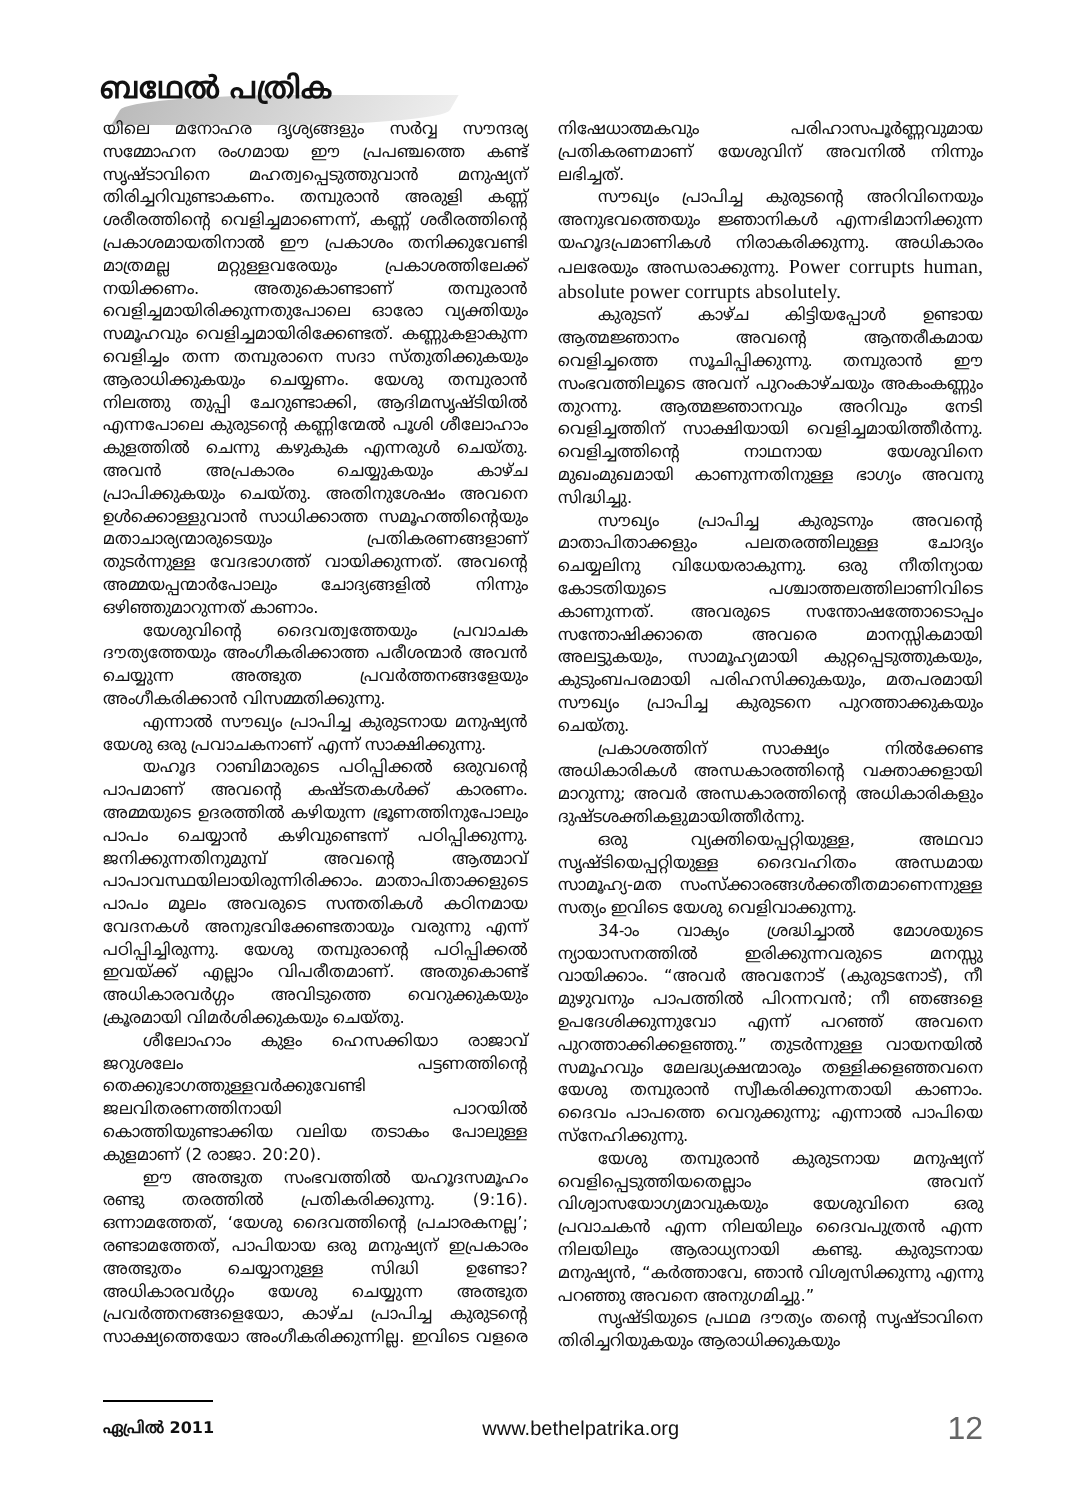ബഥേൽ പത്രിക
യിലെ മനോഹര ദൃശ്യങ്ങളും സർവ്വ സൗന്ദര്യ സമ്മോഹന രംഗമായ ഈ പ്രപഞ്ചത്തെ കണ്ട് സൃഷ്ടാവിനെ മഹത്വപ്പെടുത്തുവാൻ മനുഷ്യന് തിരിച്ചറിവുണ്ടാകണം. തമ്പുരാൻ അരുളി കണ്ണ് ശരീരത്തിന്റെ വെളിച്ചമാണെന്ന്, കണ്ണ് ശരീരത്തിന്റെ പ്രകാശമായതിനാൽ ഈ പ്രകാശം തനിക്കുവേണ്ടി മാത്രമല്ല മറ്റുള്ളവരേയും പ്രകാശത്തിലേക്ക് നയിക്കണം. അതുകൊണ്ടാണ് തമ്പുരാൻ വെളിച്ചമായിരിക്കുന്നതുപോലെ ഓരോ വ്യക്തിയും സമൂഹവും വെളിച്ചമായിരിക്കേണ്ടത്. കണ്ണുകളാകുന്ന വെളിച്ചം തന്ന തമ്പുരാനെ സദാ സ്തുതിക്കുകയും ആരാധിക്കുകയും ചെയ്യണം. യേശു തമ്പുരാൻ നിലത്തു തുപ്പി ചേറുണ്ടാക്കി, ആദിമസൃഷ്ടിയിൽ എന്നപോലെ കുരുടന്റെ കണ്ണിന്മേൽ പൂശി ശീലോഹാം കുളത്തിൽ ചെന്നു കഴുകുക എന്നരുൾ ചെയ്തു. അവൻ അപ്രകാരം ചെയ്യുകയും കാഴ്ച പ്രാപിക്കുകയും ചെയ്തു. അതിനുശേഷം അവനെ ഉൾക്കൊള്ളുവാൻ സാധിക്കാത്ത സമൂഹത്തിന്റെയും മതാചാര്യന്മാരുടെയും പ്രതികരണങ്ങളാണ് തുടർന്നുള്ള വേദഭാഗത്ത് വായിക്കുന്നത്. അവന്റെ അമ്മയപ്പന്മാർപോലും ചോദ്യങ്ങളിൽ നിന്നും ഒഴിഞ്ഞുമാറുന്നത് കാണാം.
യേശുവിന്റെ ദൈവത്വത്തേയും പ്രവാചക ദൗത്യത്തേയും അംഗീകരിക്കാത്ത പരീശന്മാർ അവൻ ചെയ്യുന്ന അത്ഭുത പ്രവർത്തനങ്ങളേയും അംഗീകരിക്കാൻ വിസമ്മതിക്കുന്നു.
എന്നാൽ സൗഖ്യം പ്രാപിച്ച കുരുടനായ മനുഷ്യൻ യേശു ഒരു പ്രവാചകനാണ് എന്ന് സാക്ഷിക്കുന്നു.
യഹൂദ റാബിമാരുടെ പഠിപ്പിക്കൽ ഒരുവന്റെ പാപമാണ് അവന്റെ കഷ്ടതകൾക്ക് കാരണം. അമ്മയുടെ ഉദരത്തിൽ കഴിയുന്ന ഭ്രൂണത്തിനുപോലും പാപം ചെയ്യാൻ കഴിവുണ്ടെന്ന് പഠിപ്പിക്കുന്നു. ജനിക്കുന്നതിനുമുമ്പ് അവന്റെ ആത്മാവ് പാപാവസ്ഥയിലായിരുന്നിരിക്കാം. മാതാപിതാക്കളുടെ പാപം മൂലം അവരുടെ സന്തതികൾ കഠിനമായ വേദനകൾ അനുഭവിക്കേണ്ടതായും വരുന്നു എന്ന് പഠിപ്പിച്ചിരുന്നു. യേശു തമ്പുരാന്റെ പഠിപ്പിക്കൽ ഇവയ്ക്ക് എല്ലാം വിപരീതമാണ്. അതുകൊണ്ട് അധികാരവർഗ്ഗം അവിടുത്തെ വെറുക്കുകയും ക്രൂരമായി വിമർശിക്കുകയും ചെയ്തു.
ശീലോഹാം കുളം ഹെസക്കിയാ രാജാവ് ജറുശലേം പട്ടണത്തിന്റെ തെക്കുഭാഗത്തുള്ളവർക്കുവേണ്ടി ജലവിതരണത്തിനായി പാറയിൽ കൊത്തിയുണ്ടാക്കിയ വലിയ തടാകം പോലുള്ള കുളമാണ് (2 രാജാ. 20:20).
ഈ അത്ഭുത സംഭവത്തിൽ യഹൂദസമൂഹം രണ്ടു തരത്തിൽ പ്രതികരിക്കുന്നു. (9:16). ഒന്നാമത്തേത്, ‘യേശു ദൈവത്തിന്റെ പ്രചാരകനല്ല’; രണ്ടാമത്തേത്, പാപിയായ ഒരു മനുഷ്യന് ഇപ്രകാരം അത്ഭുതം ചെയ്യാനുള്ള സിദ്ധി ഉണ്ടോ? അധികാരവർഗ്ഗം യേശു ചെയ്യുന്ന അത്ഭുത പ്രവർത്തനങ്ങളെയോ, കാഴ്ച പ്രാപിച്ച കുരുടന്റെ സാക്ഷ്യത്തെയോ അംഗീകരിക്കുന്നില്ല. ഇവിടെ വളരെ നിഷേധാത്മകവും പരിഹാസപൂർണ്ണവുമായ പ്രതികരണമാണ് യേശുവിന് അവനിൽ നിന്നും ലഭിച്ചത്.
സൗഖ്യം പ്രാപിച്ച കുരുടന്റെ അറിവിനെയും അനുഭവത്തെയും ജ്ഞാനികൾ എന്നഭിമാനിക്കുന്ന യഹൂദപ്രമാണികൾ നിരാകരിക്കുന്നു. അധികാരം പലരേയും അന്ധരാക്കുന്നു. Power corrupts human, absolute power corrupts absolutely.
കുരുടന് കാഴ്ച കിട്ടിയപ്പോൾ ഉണ്ടായ ആത്മജ്ഞാനം അവന്റെ ആന്തരീകമായ വെളിച്ചത്തെ സൂചിപ്പിക്കുന്നു. തമ്പുരാൻ ഈ സംഭവത്തിലൂടെ അവന് പുറംകാഴ്ചയും അകംകണ്ണും തുറന്നു. ആത്മജ്ഞാനവും അറിവും നേടി വെളിച്ചത്തിന് സാക്ഷിയായി വെളിച്ചമായിത്തീർന്നു. വെളിച്ചത്തിന്റെ നാഥനായ യേശുവിനെ മുഖംമുഖമായി കാണുന്നതിനുള്ള ഭാഗ്യം അവനു സിദ്ധിച്ചു.
സൗഖ്യം പ്രാപിച്ച കുരുടനും അവന്റെ മാതാപിതാക്കളും പലതരത്തിലുള്ള ചോദ്യം ചെയ്യലിനു വിധേയരാകുന്നു. ഒരു നീതിന്യായ കോടതിയുടെ പശ്ചാത്തലത്തിലാണിവിടെ കാണുന്നത്. അവരുടെ സന്തോഷത്തോടൊപ്പം സന്തോഷിക്കാതെ അവരെ മാനസ്സികമായി അലട്ടുകയും, സാമൂഹ്യമായി കുറ്റപ്പെടുത്തുകയും, കുടുംബപരമായി പരിഹസിക്കുകയും, മതപരമായി സൗഖ്യം പ്രാപിച്ച കുരുടനെ പുറത്താക്കുകയും ചെയ്തു.
പ്രകാശത്തിന് സാക്ഷ്യം നിൽക്കേണ്ട അധികാരികൾ അന്ധകാരത്തിന്റെ വക്താക്കളായി മാറുന്നു; അവർ അന്ധകാരത്തിന്റെ അധികാരികളും ദുഷ്ടശക്തികളുമായിത്തീർന്നു.
ഒരു വ്യക്തിയെപ്പറ്റിയുള്ള, അഥവാ സൃഷ്ടിയെപ്പറ്റിയുള്ള ദൈവഹിതം അന്ധമായ സാമൂഹ്യ-മത സംസ്ക്കാരങ്ങൾക്കതീതമാണെന്നുള്ള സത്യം ഇവിടെ യേശു വെളിവാക്കുന്നു.
34-ാം വാക്യം ശ്രദ്ധിച്ചാൽ മോശയുടെ ന്യായാസനത്തിൽ ഇരിക്കുന്നവരുടെ മനസ്സു വായിക്കാം. “അവർ അവനോട് (കുരുടനോട്), നീ മുഴുവനും പാപത്തിൽ പിറന്നവൻ; നീ ഞങ്ങളെ ഉപദേശിക്കുന്നുവോ എന്ന് പറഞ്ഞ് അവനെ പുറത്താക്കിക്കളഞ്ഞു.” തുടർന്നുള്ള വായനയിൽ സമൂഹവും മേലദ്ധ്യക്ഷന്മാരും തള്ളിക്കളഞ്ഞവനെ യേശു തമ്പുരാൻ സ്വീകരിക്കുന്നതായി കാണാം. ദൈവം പാപത്തെ വെറുക്കുന്നു; എന്നാൽ പാപിയെ സ്നേഹിക്കുന്നു.
യേശു തമ്പുരാൻ കുരുടനായ മനുഷ്യന് വെളിപ്പെടുത്തിയതെല്ലാം അവന് വിശ്വാസയോഗ്യമാവുകയും യേശുവിനെ ഒരു പ്രവാചകൻ എന്ന നിലയിലും ദൈവപുത്രൻ എന്ന നിലയിലും ആരാധ്യനായി കണ്ടു. കുരുടനായ മനുഷ്യൻ, “കർത്താവേ, ഞാൻ വിശ്വസിക്കുന്നു എന്നു പറഞ്ഞു അവനെ അനുഗമിച്ചു.”
സൃഷ്ടിയുടെ പ്രഥമ ദൗത്യം തന്റെ സൃഷ്ടാവിനെ തിരിച്ചറിയുകയും ആരാധിക്കുകയും
ഏപ്രിൽ 2011 www.bethelpatrika.org 12